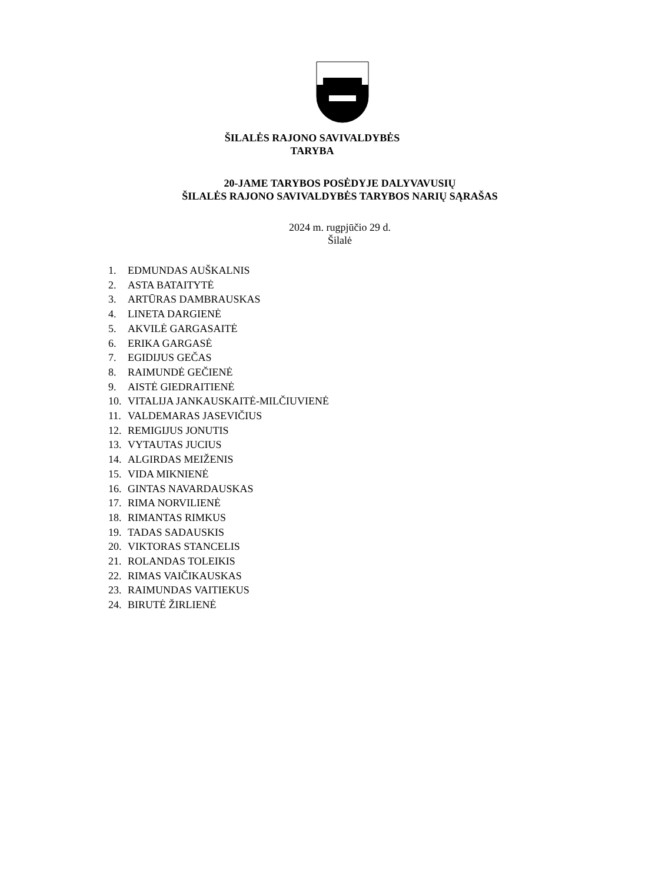ŠILALĖS RAJONO SAVIVALDYBĖS
TARYBA
20-JAME TARYBOS POSĖDYJE DALYVAVUSIŲ
ŠILALĖS RAJONO SAVIVALDYBĖS TARYBOS NARIŲ SĄRAŠAS
2024 m. rugpjūčio 29 d.
Šilalė
1. EDMUNDAS AUŠKALNIS
2. ASTA BATAITYTĖ
3. ARTŪRAS DAMBRAUSKAS
4. LINETA DARGIENĖ
5. AKVILĖ GARGASAITĖ
6. ERIKA GARGASĖ
7. EGIDIJUS GEČAS
8. RAIMUNDĖ GEČIENĖ
9. AISTĖ GIEDRAITIENĖ
10. VITALIJA JANKAUSKAITĖ-MILČIUVIENĖ
11. VALDEMARAS JASEVIČIUS
12. REMIGIJUS JONUTIS
13. VYTAUTAS JUCIUS
14. ALGIRDAS MEIŽENIS
15. VIDA MIKNIENĖ
16. GINTAS NAVARDAUSKAS
17. RIMA NORVILIENĖ
18. RIMANTAS RIMKUS
19. TADAS SADAUSKIS
20. VIKTORAS STANCELIS
21. ROLANDAS TOLEIKIS
22. RIMAS VAIČIKAUSKAS
23. RAIMUNDAS VAITIEKUS
24. BIRUTĖ ŽIRLIENĖ